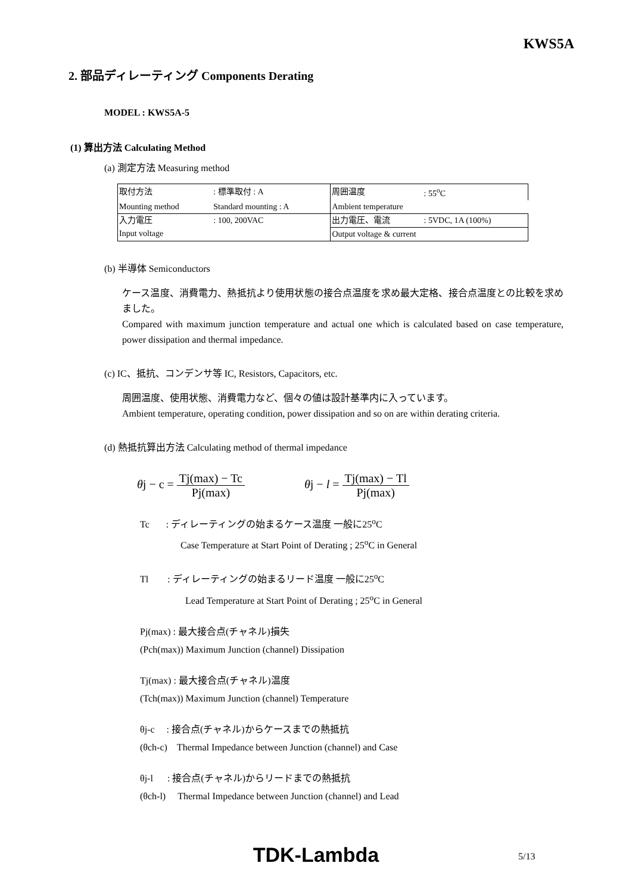KWS5A
2. 部品ディレーティング Components Derating
MODEL : KWS5A-5
(1) 算出方法 Calculating Method
(a) 測定方法 Measuring method
| 取付方法 | : 標準取付 : A | 周囲温度 | : 55<sup>o</sup>C |
| Mounting method | Standard mounting : A | Ambient temperature | |
| 入力電圧 | : 100, 200VAC | 出力電圧、電流 | : 5VDC, 1A (100%) |
| Input voltage | | Output voltage & current | |
(b) 半導体 Semiconductors
ケース温度、消費電力、熱抵抗より使用状態の接合点温度を求め最大定格、接合点温度との比較を求めました。
Compared with maximum junction temperature and actual one which is calculated based on case temperature, power dissipation and thermal impedance.
(c) IC、抵抗、コンデンサ等 IC, Resistors, Capacitors, etc.
周囲温度、使用状態、消費電力など、個々の値は設計基準内に入っています。
Ambient temperature, operating condition, power dissipation and so on are within derating criteria.
(d) 熱抵抗算出方法 Calculating method of thermal impedance
θj − c = Tj(max) − Tc Pj(max) θj − l = Tj(max) − Tl Pj(max)
Tc : ディレーティングの始まるケース温度 一般に25<sup>o</sup>C
Case Temperature at Start Point of Derating ; 25<sup>o</sup>C in General
Tl : ディレーティングの始まるリード温度 一般に25<sup>o</sup>C
Lead Temperature at Start Point of Derating ; 25<sup>o</sup>C in General
Pj(max) : 最大接合点(チャネル)損失
(Pch(max)) Maximum Junction (channel) Dissipation
Tj(max) : 最大接合点(チャネル)温度
(Tch(max)) Maximum Junction (channel) Temperature
θj-c : 接合点(チャネル)からケースまでの熱抵抗
(θch-c) Thermal Impedance between Junction (channel) and Case
θj-l : 接合点(チャネル)からリードまでの熱抵抗
(θch-l) Thermal Impedance between Junction (channel) and Lead
TDK-Lambda 5/13